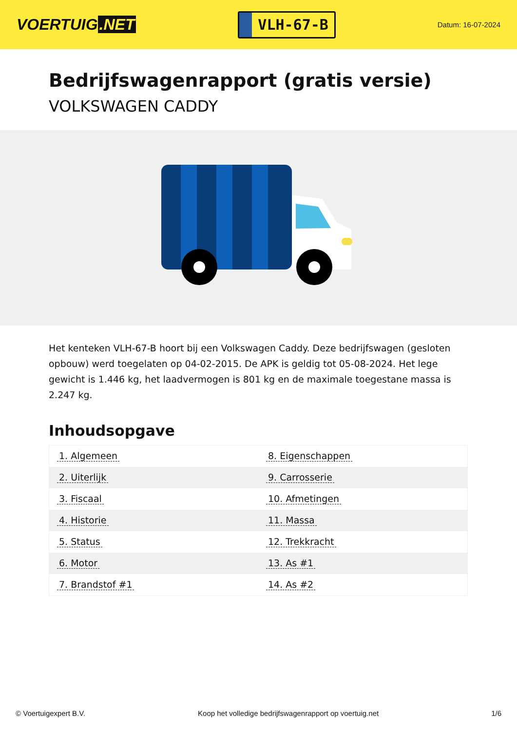VOERTUIG.NET
VLH-67-B
Datum: 16-07-2024
Bedrijfswagenrapport (gratis versie)
VOLKSWAGEN CADDY
Het kenteken VLH-67-B hoort bij een Volkswagen Caddy. Deze bedrijfswagen (gesloten opbouw) werd toegelaten op 04-02-2015. De APK is geldig tot 05-08-2024. Het lege gewicht is 1.446 kg, het laadvermogen is 801 kg en de maximale toegestane massa is 2.247 kg.
Inhoudsopgave
| 1. Algemeen | 8. Eigenschappen |
| 2. Uiterlijk | 9. Carrosserie |
| 3. Fiscaal | 10. Afmetingen |
| 4. Historie | 11. Massa |
| 5. Status | 12. Trekkracht |
| 6. Motor | 13. As #1 |
| 7. Brandstof #1 | 14. As #2 |
© Voertuigexpert B.V. Koop het volledige bedrijfswagenrapport op voertuig.net
1/6